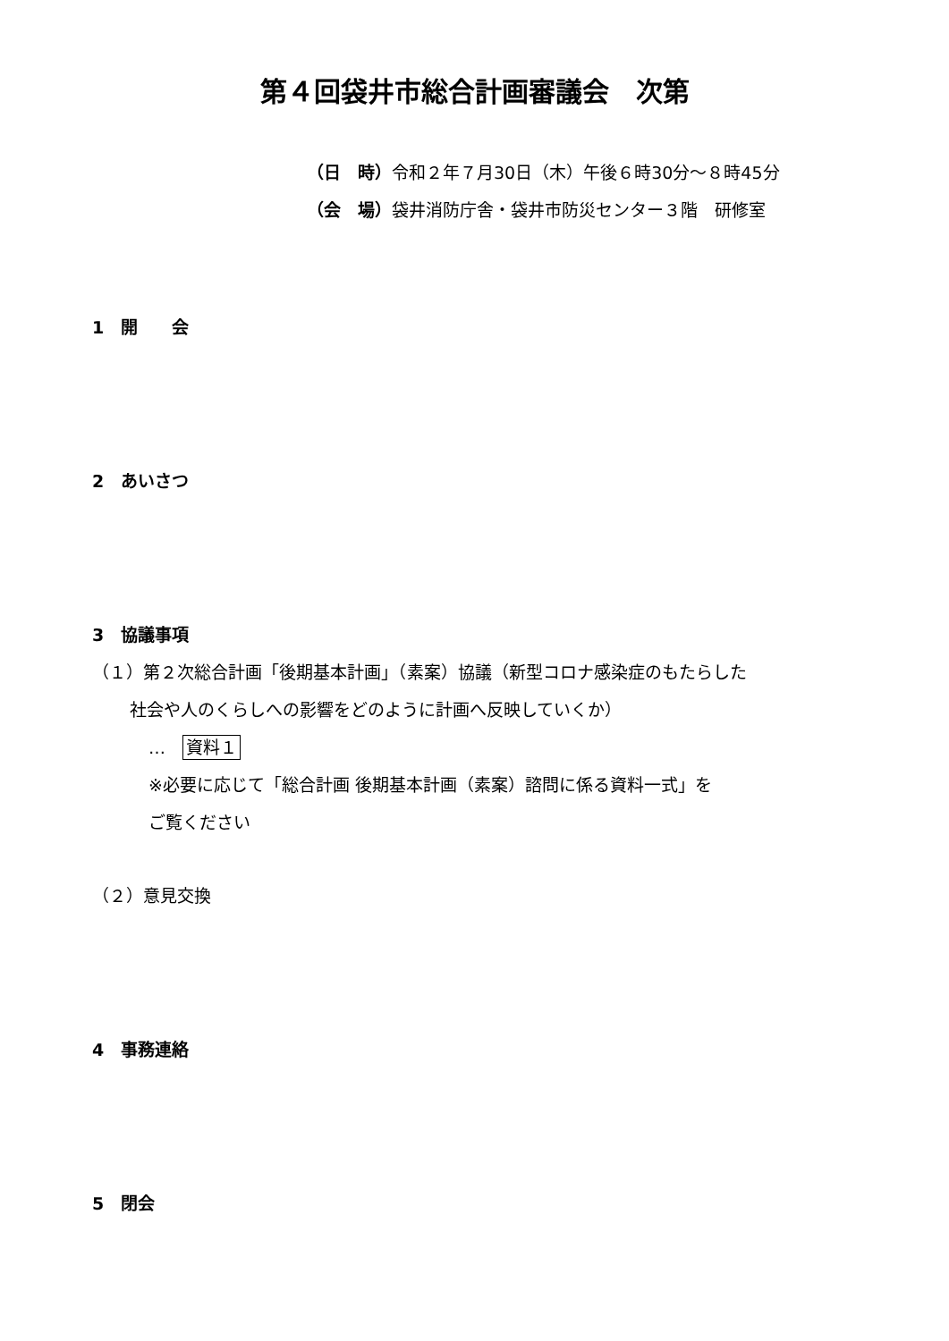第４回袋井市総合計画審議会　次第
（日　時）令和２年７月30日（木）午後６時30分～８時45分
（会　場）袋井消防庁舎・袋井市防災センター３階　研修室
1　開　　会
2　あいさつ
3　協議事項
（１）第２次総合計画「後期基本計画」（素案）協議（新型コロナ感染症のもたらした
社会や人のくらしへの影響をどのように計画へ反映していくか）
…　資料１
※必要に応じて「総合計画 後期基本計画（素案）諮問に係る資料一式」を
ご覧ください
（２）意見交換
4　事務連絡
5　閉会